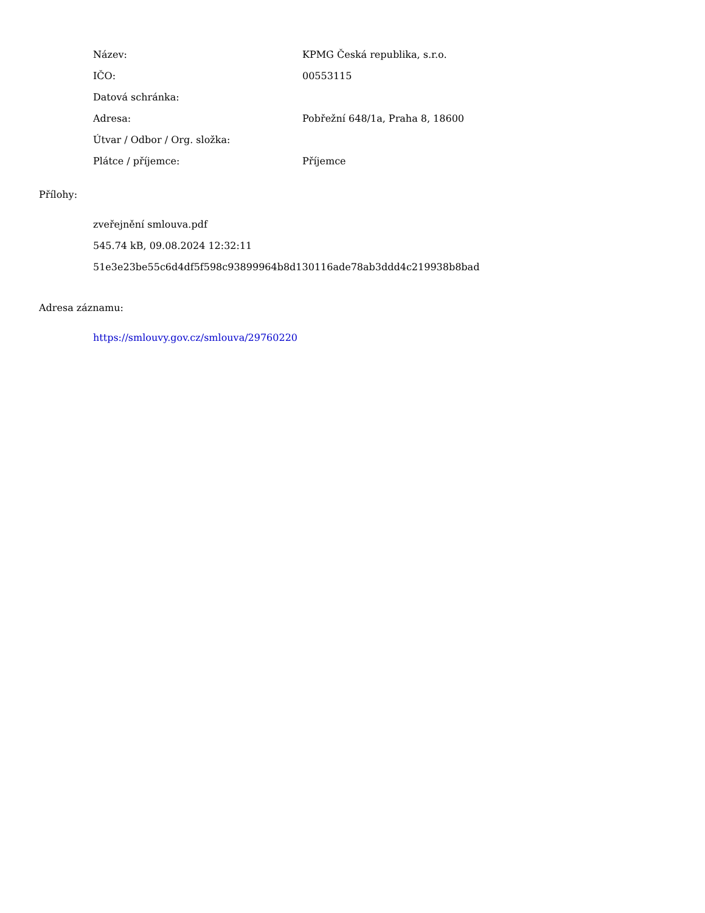| Název: | KPMG Česká republika, s.r.o. |
| IČO: | 00553115 |
| Datová schránka: | |
| Adresa: | Pobřežní 648/1a, Praha 8, 18600 |
| Útvar / Odbor / Org. složka: | |
| Plátce / příjemce: | Příjemce |
Přílohy:
zveřejnění smlouva.pdf
545.74 kB, 09.08.2024 12:32:11
51e3e23be55c6d4df5f598c93899964b8d130116ade78ab3ddd4c219938b8bad
Adresa záznamu:
https://smlouvy.gov.cz/smlouva/29760220